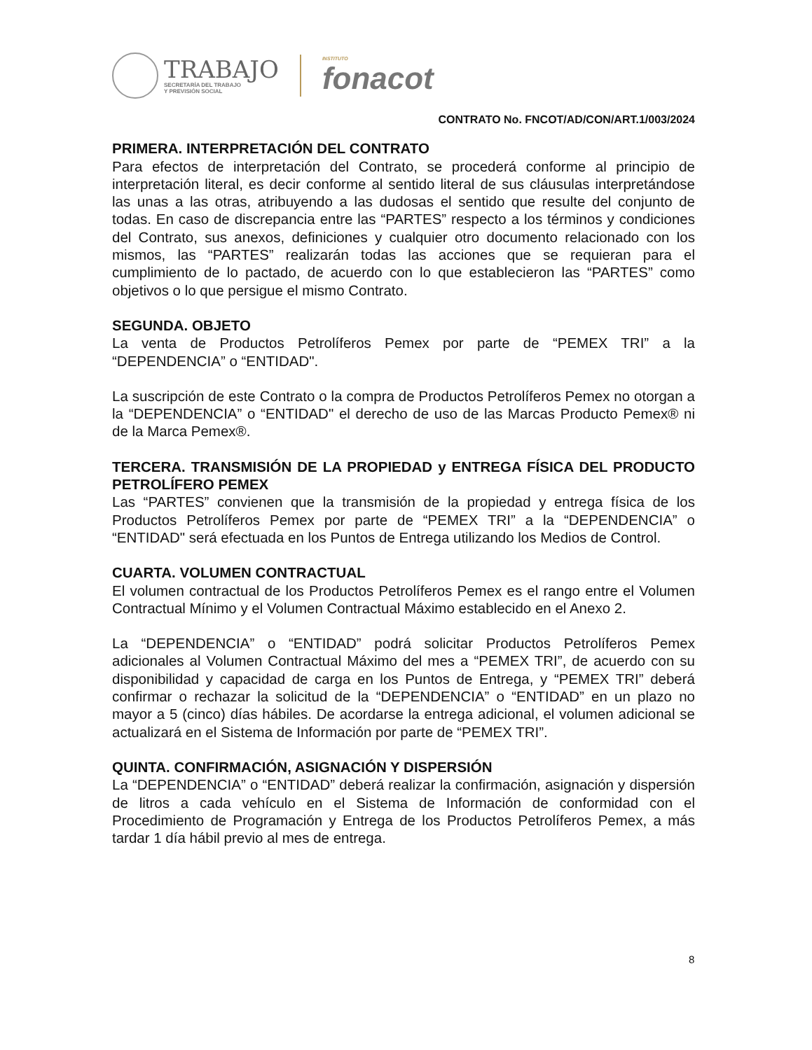TRABAJO
SECRETARÍA DEL TRABAJO
Y PREVISIÓN SOCIAL
INSTITUTO
fonacot
CONTRATO No. FNCOT/AD/CON/ART.1/003/2024
PRIMERA. INTERPRETACIÓN DEL CONTRATO
Para efectos de interpretación del Contrato, se procederá conforme al principio de interpretación literal, es decir conforme al sentido literal de sus cláusulas interpretándose las unas a las otras, atribuyendo a las dudosas el sentido que resulte del conjunto de todas. En caso de discrepancia entre las “PARTES” respecto a los términos y condiciones del Contrato, sus anexos, definiciones y cualquier otro documento relacionado con los mismos, las “PARTES” realizarán todas las acciones que se requieran para el cumplimiento de lo pactado, de acuerdo con lo que establecieron las “PARTES” como objetivos o lo que persigue el mismo Contrato.
SEGUNDA. OBJETO
La venta de Productos Petrolíferos Pemex por parte de “PEMEX TRI” a la “DEPENDENCIA” o “ENTIDAD".
La suscripción de este Contrato o la compra de Productos Petrolíferos Pemex no otorgan a la “DEPENDENCIA” o “ENTIDAD" el derecho de uso de las Marcas Producto Pemex® ni de la Marca Pemex®.
TERCERA. TRANSMISIÓN DE LA PROPIEDAD y ENTREGA FÍSICA DEL PRODUCTO PETROLÍFERO PEMEX
Las “PARTES” convienen que la transmisión de la propiedad y entrega física de los Productos Petrolíferos Pemex por parte de “PEMEX TRI” a la “DEPENDENCIA” o “ENTIDAD" será efectuada en los Puntos de Entrega utilizando los Medios de Control.
CUARTA. VOLUMEN CONTRACTUAL
El volumen contractual de los Productos Petrolíferos Pemex es el rango entre el Volumen Contractual Mínimo y el Volumen Contractual Máximo establecido en el Anexo 2.
La “DEPENDENCIA” o “ENTIDAD” podrá solicitar Productos Petrolíferos Pemex adicionales al Volumen Contractual Máximo del mes a “PEMEX TRI”, de acuerdo con su disponibilidad y capacidad de carga en los Puntos de Entrega, y “PEMEX TRI” deberá confirmar o rechazar la solicitud de la “DEPENDENCIA” o “ENTIDAD” en un plazo no mayor a 5 (cinco) días hábiles. De acordarse la entrega adicional, el volumen adicional se actualizará en el Sistema de Información por parte de “PEMEX TRI”.
QUINTA. CONFIRMACIÓN, ASIGNACIÓN Y DISPERSIÓN
La “DEPENDENCIA” o “ENTIDAD” deberá realizar la confirmación, asignación y dispersión de litros a cada vehículo en el Sistema de Información de conformidad con el Procedimiento de Programación y Entrega de los Productos Petrolíferos Pemex, a más tardar 1 día hábil previo al mes de entrega.
8